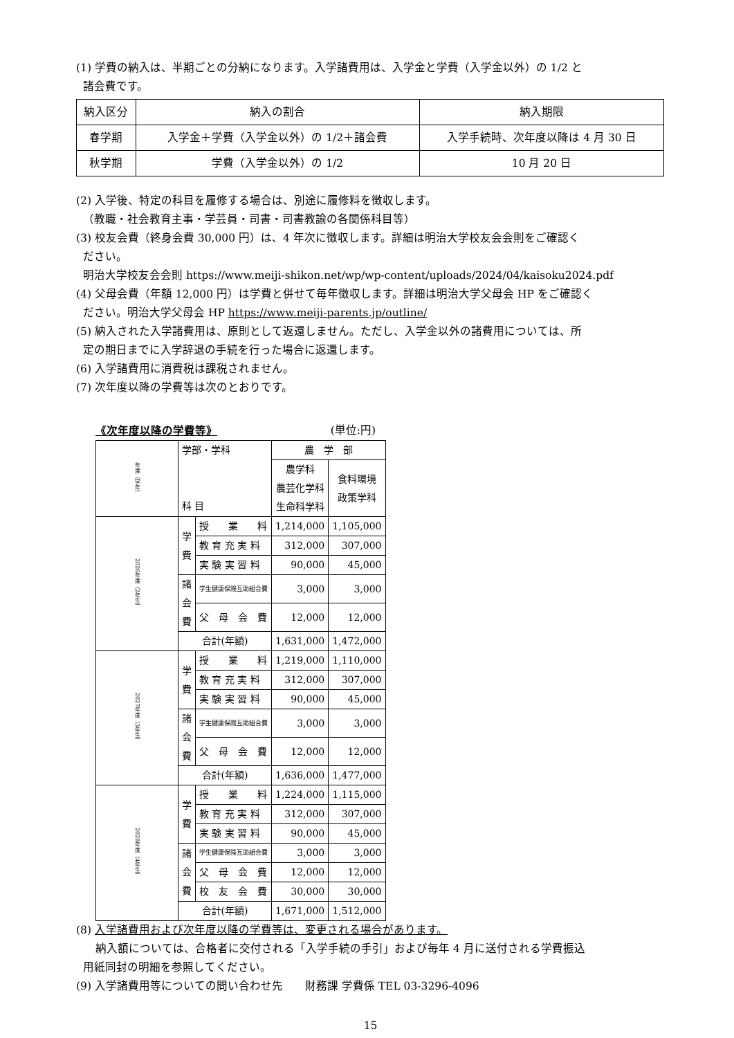(1) 学費の納入は、半期ごとの分納になります。入学諸費用は、入学金と学費（入学金以外）の 1/2 と
諸会費です。
| 納入区分 | 納入の割合 | 納入期限 |
| 春学期 | 入学金＋学費（入学金以外）の 1/2＋諸会費 | 入学手続時、次年度以降は 4 月 30 日 |
| 秋学期 | 学費（入学金以外）の 1/2 | 10 月 20 日 |
(2) 入学後、特定の科目を履修する場合は、別途に履修料を徴収します。
（教職・社会教育主事・学芸員・司書・司書教諭の各関係科目等）
(3) 校友会費（終身会費 30,000 円）は、4 年次に徴収します。詳細は明治大学校友会会則をご確認く
ださい。
明治大学校友会会則 https://www.meiji-shikon.net/wp/wp-content/uploads/2024/04/kaisoku2024.pdf
(4) 父母会費（年額 12,000 円）は学費と併せて毎年徴収します。詳細は明治大学父母会 HP をご確認く
ださい。明治大学父母会 HP https://www.meiji-parents.jp/outline/
(5) 納入された入学諸費用は、原則として返還しません。ただし、入学金以外の諸費用については、所
定の期日までに入学辞退の手続を行った場合に返還します。
(6) 入学諸費用に消費税は課税されません。
(7) 次年度以降の学費等は次のとおりです。
《次年度以降の学費等》 (単位:円)
| 年度（学年） | 学部・学科 科 目 | | 農 学 部 | |
| | | | 農学科 農芸化学科 生命科学科 | 食料環境 政策学科 |
| 2026年度（2年生） | 学 費 | 授 業 料 | 1,214,000 | 1,105,000 |
| | | 教 育 充 実 料 | 312,000 | 307,000 |
| | | 実 験 実 習 料 | 90,000 | 45,000 |
| | 諸 会 費 | 学生健康保険互助組合費 | 3,000 | 3,000 |
| | | 父 母 会 費 | 12,000 | 12,000 |
| | 合計(年額) | | 1,631,000 | 1,472,000 |
| 2027年度（3年生） | 学 費 | 授 業 料 | 1,219,000 | 1,110,000 |
| | | 教 育 充 実 料 | 312,000 | 307,000 |
| | | 実 験 実 習 料 | 90,000 | 45,000 |
| | 諸 会 費 | 学生健康保険互助組合費 | 3,000 | 3,000 |
| | | 父 母 会 費 | 12,000 | 12,000 |
| | 合計(年額) | | 1,636,000 | 1,477,000 |
| 2028年度（4年生） | 学 費 | 授 業 料 | 1,224,000 | 1,115,000 |
| | | 教 育 充 実 料 | 312,000 | 307,000 |
| | | 実 験 実 習 料 | 90,000 | 45,000 |
| | 諸 会 費 | 学生健康保険互助組合費 | 3,000 | 3,000 |
| | | 父 母 会 費 | 12,000 | 12,000 |
| | | 校 友 会 費 | 30,000 | 30,000 |
| | 合計(年額) | | 1,671,000 | 1,512,000 |
(8) 入学諸費用および次年度以降の学費等は、変更される場合があります。
納入額については、合格者に交付される「入学手続の手引」および毎年 4 月に送付される学費振込
用紙同封の明細を参照してください。
(9) 入学諸費用等についての問い合わせ先　　財務課 学費係 TEL 03-3296-4096
15